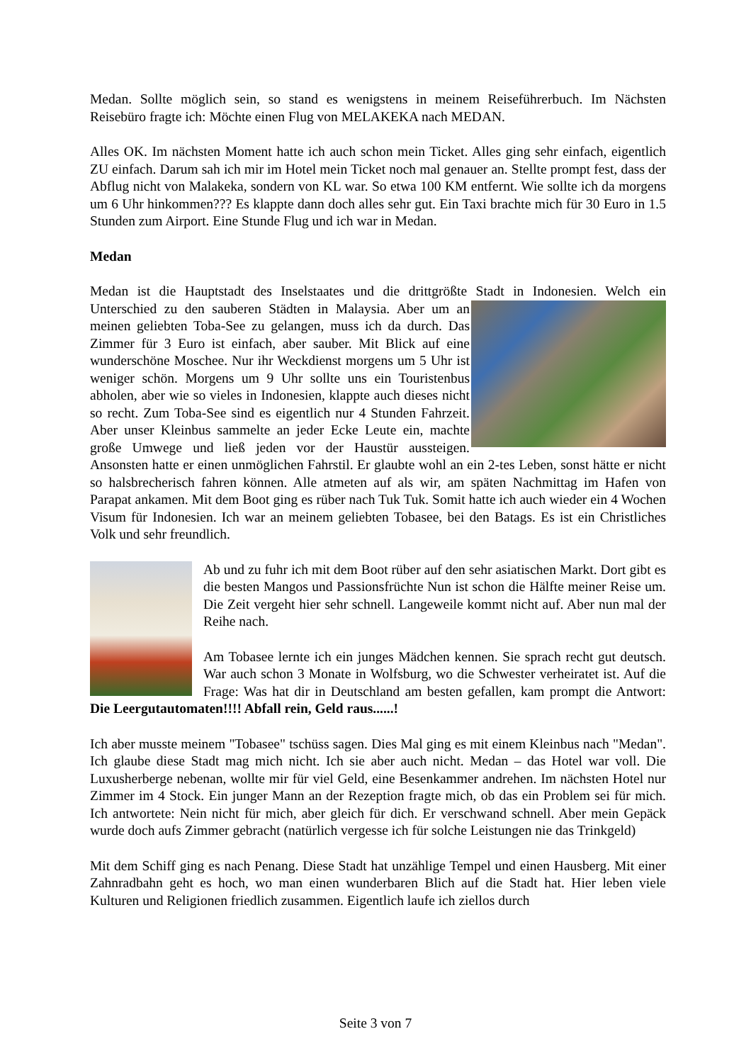Medan. Sollte möglich sein, so stand es wenigstens in meinem Reiseführerbuch. Im Nächsten Reisebüro fragte ich: Möchte einen Flug von MELAKEKA nach MEDAN.
Alles OK. Im nächsten Moment hatte ich auch schon mein Ticket. Alles ging sehr einfach, eigentlich ZU einfach. Darum sah ich mir im Hotel mein Ticket noch mal genauer an. Stellte prompt fest, dass der Abflug nicht von Malakeka, sondern von KL war. So etwa 100 KM entfernt. Wie sollte ich da morgens um 6 Uhr hinkommen??? Es klappte dann doch alles sehr gut. Ein Taxi brachte mich für 30 Euro in 1.5 Stunden zum Airport. Eine Stunde Flug und ich war in Medan.
Medan
Medan ist die Hauptstadt des Inselstaates und die drittgrößte Stadt in Indonesien. Welch ein Unterschied zu den sauberen Städten in Malaysia. Aber um an meinen geliebten Toba-See zu gelangen, muss ich da durch. Das Zimmer für 3 Euro ist einfach, aber sauber. Mit Blick auf eine wunderschöne Moschee. Nur ihr Weckdienst morgens um 5 Uhr ist weniger schön. Morgens um 9 Uhr sollte uns ein Touristenbus abholen, aber wie so vieles in Indonesien, klappte auch dieses nicht so recht. Zum Toba-See sind es eigentlich nur 4 Stunden Fahrzeit. Aber unser Kleinbus sammelte an jeder Ecke Leute ein, machte große Umwege und ließ jeden vor der Haustür aussteigen. Ansonsten hatte er einen unmöglichen Fahrstil. Er glaubte wohl an ein 2-tes Leben, sonst hätte er nicht so halsbrecherisch fahren können. Alle atmeten auf als wir, am späten Nachmittag im Hafen von Parapat ankamen. Mit dem Boot ging es rüber nach Tuk Tuk. Somit hatte ich auch wieder ein 4 Wochen Visum für Indonesien. Ich war an meinem geliebten Tobasee, bei den Batags. Es ist ein Christliches Volk und sehr freundlich.
Ab und zu fuhr ich mit dem Boot rüber auf den sehr asiatischen Markt. Dort gibt es die besten Mangos und Passionsfrüchte Nun ist schon die Hälfte meiner Reise um. Die Zeit vergeht hier sehr schnell. Langeweile kommt nicht auf. Aber nun mal der Reihe nach.
Am Tobasee lernte ich ein junges Mädchen kennen. Sie sprach recht gut deutsch. War auch schon 3 Monate in Wolfsburg, wo die Schwester verheiratet ist. Auf die Frage: Was hat dir in Deutschland am besten gefallen, kam prompt die Antwort: Die Leergutautomaten!!!! Abfall rein, Geld raus......!
Ich aber musste meinem "Tobasee" tschüss sagen. Dies Mal ging es mit einem Kleinbus nach "Medan". Ich glaube diese Stadt mag mich nicht. Ich sie aber auch nicht. Medan – das Hotel war voll. Die Luxusherberge nebenan, wollte mir für viel Geld, eine Besenkammer andrehen. Im nächsten Hotel nur Zimmer im 4 Stock. Ein junger Mann an der Rezeption fragte mich, ob das ein Problem sei für mich. Ich antwortete: Nein nicht für mich, aber gleich für dich. Er verschwand schnell. Aber mein Gepäck wurde doch aufs Zimmer gebracht (natürlich vergesse ich für solche Leistungen nie das Trinkgeld)
Mit dem Schiff ging es nach Penang. Diese Stadt hat unzählige Tempel und einen Hausberg. Mit einer Zahnradbahn geht es hoch, wo man einen wunderbaren Blich auf die Stadt hat. Hier leben viele Kulturen und Religionen friedlich zusammen. Eigentlich laufe ich ziellos durch
Seite 3 von 7